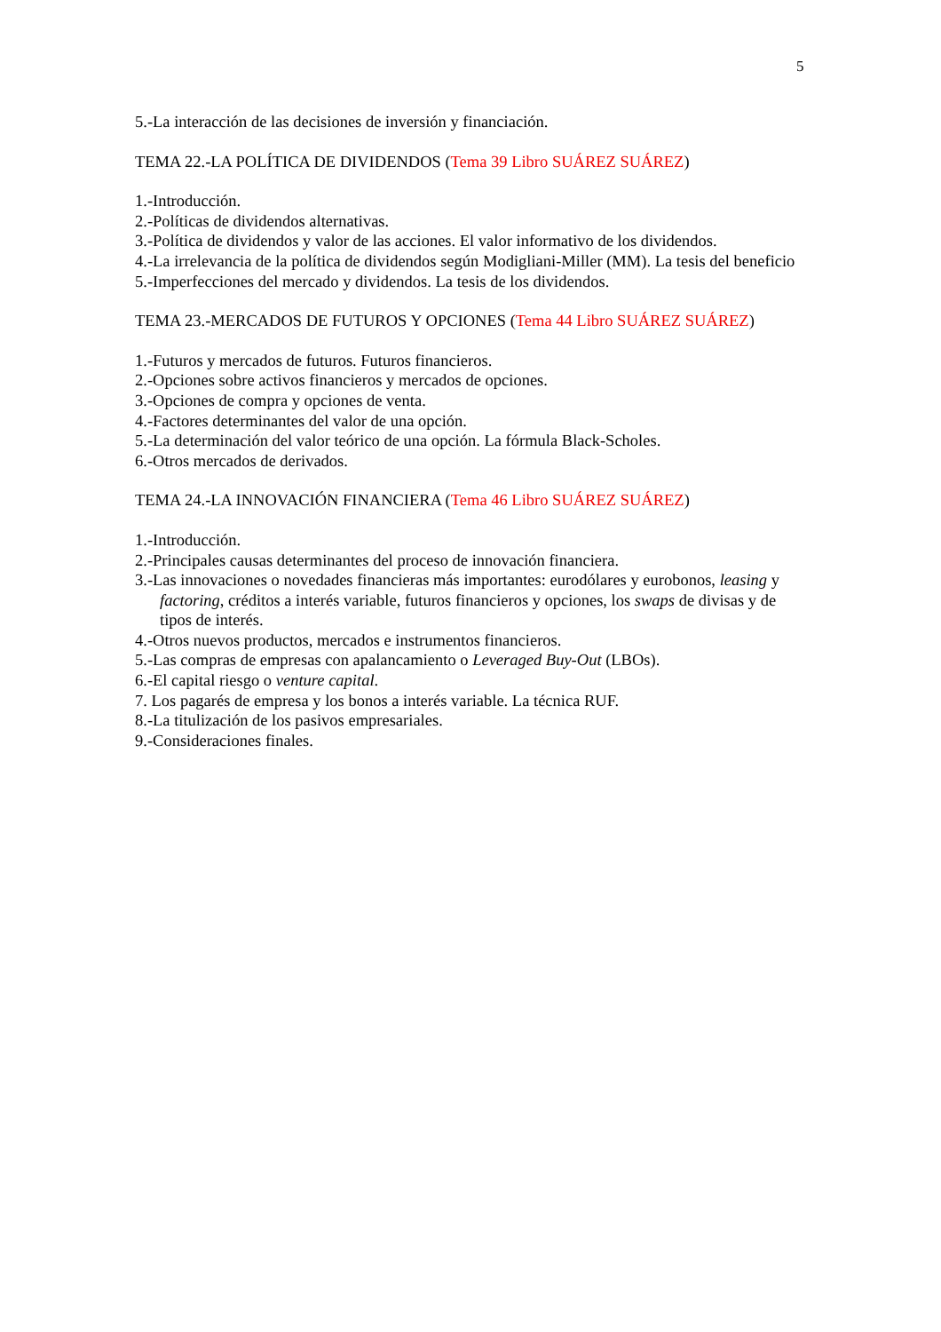5
5.-La interacción de las decisiones de inversión y financiación.
TEMA 22.-LA POLÍTICA DE DIVIDENDOS (Tema 39 Libro SUÁREZ SUÁREZ)
1.-Introducción.
2.-Políticas de dividendos alternativas.
3.-Política de dividendos y valor de las acciones. El valor informativo de los dividendos.
4.-La irrelevancia de la política de dividendos según Modigliani-Miller (MM). La tesis del beneficio
5.-Imperfecciones del mercado y dividendos. La tesis de los dividendos.
TEMA 23.-MERCADOS DE FUTUROS Y OPCIONES (Tema 44 Libro SUÁREZ SUÁREZ)
1.-Futuros y mercados de futuros. Futuros financieros.
2.-Opciones sobre activos financieros y mercados de opciones.
3.-Opciones de compra y opciones de venta.
4.-Factores determinantes del valor de una opción.
5.-La determinación del valor teórico de una opción. La fórmula Black-Scholes.
6.-Otros mercados de derivados.
TEMA 24.-LA INNOVACIÓN FINANCIERA (Tema 46 Libro SUÁREZ SUÁREZ)
1.-Introducción.
2.-Principales causas determinantes del proceso de innovación financiera.
3.-Las innovaciones o novedades financieras más importantes: eurodólares y eurobonos, leasing y factoring, créditos a interés variable, futuros financieros y opciones, los swaps de divisas y de tipos de interés.
4.-Otros nuevos productos, mercados e instrumentos financieros.
5.-Las compras de empresas con apalancamiento o Leveraged Buy-Out (LBOs).
6.-El capital riesgo o venture capital.
7. Los pagarés de empresa y los bonos a interés variable. La técnica RUF.
8.-La titulización de los pasivos empresariales.
9.-Consideraciones finales.